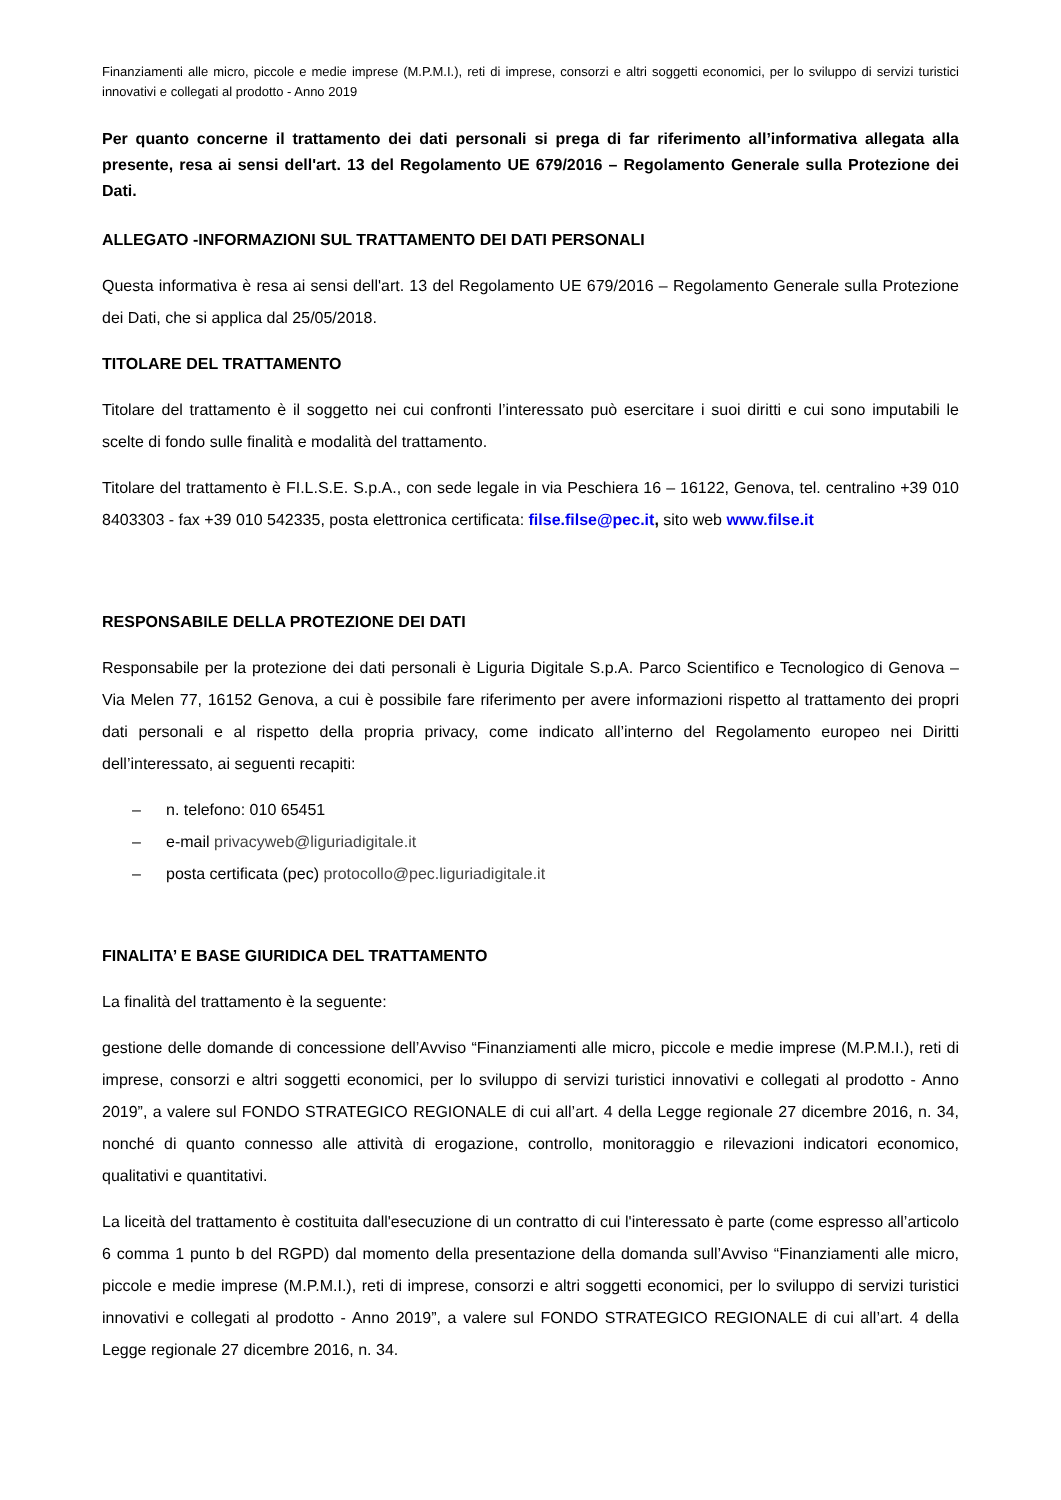Finanziamenti alle micro, piccole e medie imprese (M.P.M.I.), reti di imprese, consorzi e altri soggetti economici, per lo sviluppo di servizi turistici innovativi e collegati al prodotto - Anno 2019
Per quanto concerne il trattamento dei dati personali si prega di far riferimento all’informativa allegata alla presente, resa ai sensi dell'art. 13 del Regolamento UE 679/2016 – Regolamento Generale sulla Protezione dei Dati.
ALLEGATO -INFORMAZIONI SUL TRATTAMENTO DEI DATI PERSONALI
Questa informativa è resa ai sensi dell'art. 13 del Regolamento UE 679/2016 – Regolamento Generale sulla Protezione dei Dati, che si applica dal 25/05/2018.
TITOLARE DEL TRATTAMENTO
Titolare del trattamento è il soggetto nei cui confronti l’interessato può esercitare i suoi diritti e cui sono imputabili le scelte di fondo sulle finalità e modalità del trattamento.
Titolare del trattamento è FI.L.S.E. S.p.A., con sede legale in via Peschiera 16 – 16122, Genova, tel. centralino +39 010 8403303 - fax +39 010 542335, posta elettronica certificata: filse.filse@pec.it, sito web www.filse.it
RESPONSABILE DELLA PROTEZIONE DEI DATI
Responsabile per la protezione dei dati personali è Liguria Digitale S.p.A. Parco Scientifico e Tecnologico di Genova – Via Melen 77, 16152 Genova, a cui è possibile fare riferimento per avere informazioni rispetto al trattamento dei propri dati personali e al rispetto della propria privacy, come indicato all’interno del Regolamento europeo nei Diritti dell’interessato, ai seguenti recapiti:
– n. telefono: 010 65451
– e-mail privacyweb@liguriadigitale.it
– posta certificata (pec) protocollo@pec.liguriadigitale.it
FINALITA’ E BASE GIURIDICA DEL TRATTAMENTO
La finalità del trattamento è la seguente:
gestione delle domande di concessione dell’Avviso “Finanziamenti alle micro, piccole e medie imprese (M.P.M.I.), reti di imprese, consorzi e altri soggetti economici, per lo sviluppo di servizi turistici innovativi e collegati al prodotto - Anno 2019”, a valere sul FONDO STRATEGICO REGIONALE di cui all’art. 4 della Legge regionale 27 dicembre 2016, n. 34, nonché di quanto connesso alle attività di erogazione, controllo, monitoraggio e rilevazioni indicatori economico, qualitativi e quantitativi.
La liceità del trattamento è costituita dall'esecuzione di un contratto di cui l'interessato è parte (come espresso all’articolo 6 comma 1 punto b del RGPD) dal momento della presentazione della domanda sull’Avviso “Finanziamenti alle micro, piccole e medie imprese (M.P.M.I.), reti di imprese, consorzi e altri soggetti economici, per lo sviluppo di servizi turistici innovativi e collegati al prodotto - Anno 2019”, a valere sul FONDO STRATEGICO REGIONALE di cui all’art. 4 della Legge regionale 27 dicembre 2016, n. 34.